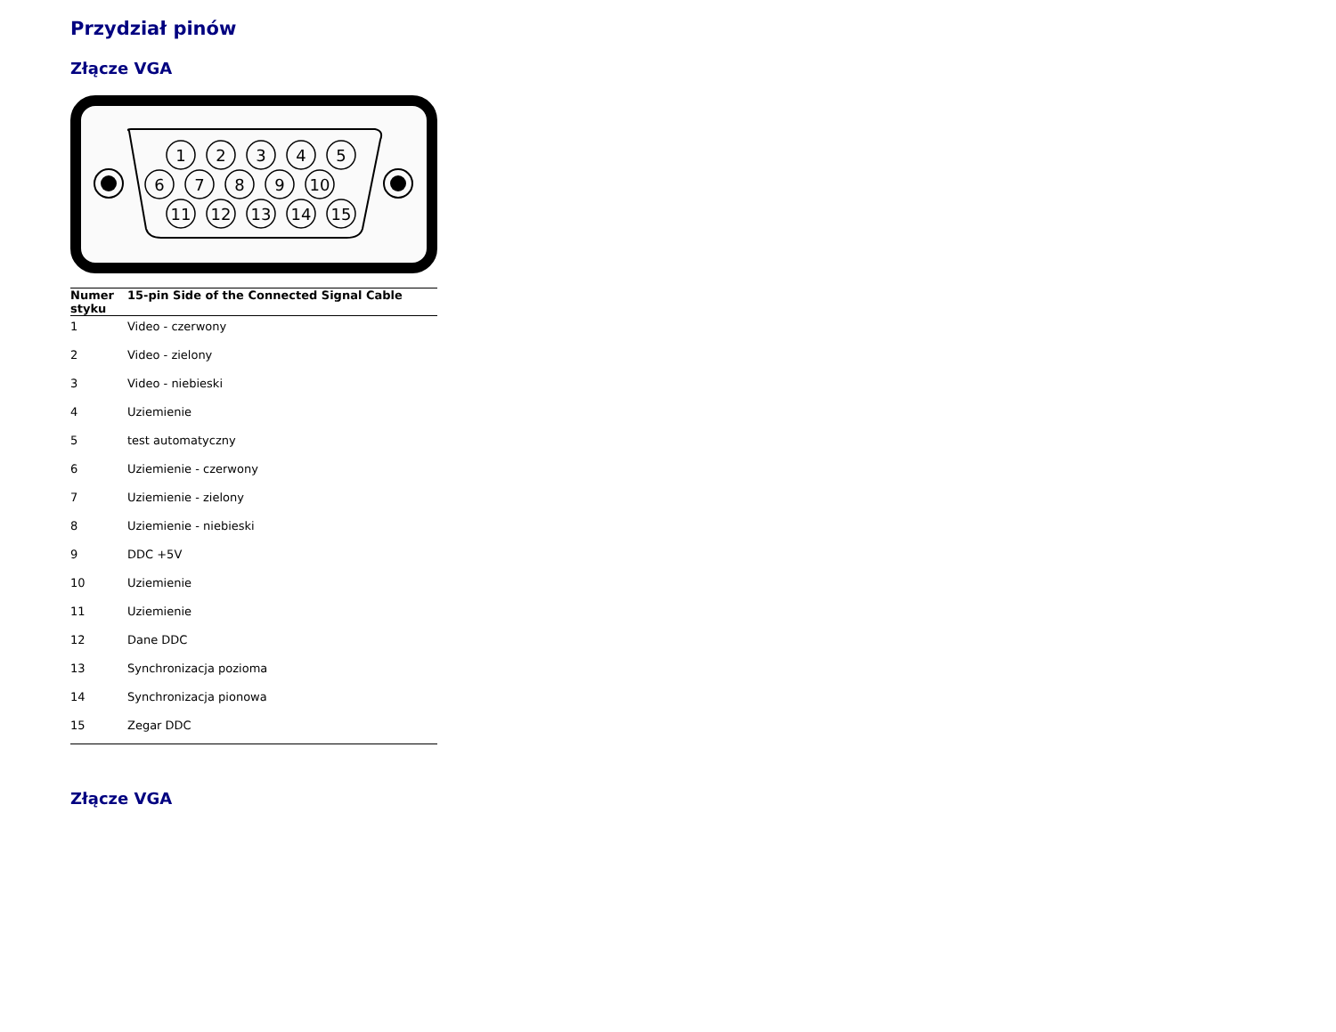Przydział pinów
Złącze VGA
1
2
3
4
5
6
7
8
9
10
11
12
13
14
15
| Numer styku | 15-pin Side of the Connected Signal Cable |
| --- | --- |
| 1 | Video - czerwony |
| 2 | Video - zielony |
| 3 | Video - niebieski |
| 4 | Uziemienie |
| 5 | test automatyczny |
| 6 | Uziemienie - czerwony |
| 7 | Uziemienie - zielony |
| 8 | Uziemienie - niebieski |
| 9 | DDC +5V |
| 10 | Uziemienie |
| 11 | Uziemienie |
| 12 | Dane DDC |
| 13 | Synchronizacja pozioma |
| 14 | Synchronizacja pionowa |
| 15 | Zegar DDC |
Złącze VGA